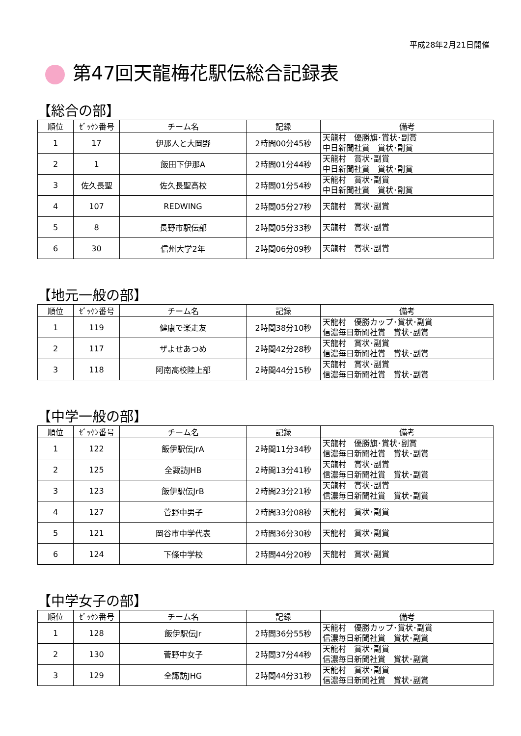平成28年2月21日開催
第47回天龍梅花駅伝総合記録表
【総合の部】
| 順位 | ｾﾞｯｹﾝ番号 | チーム名 | 記録 | 備考 |
| --- | --- | --- | --- | --- |
| 1 | 17 | 伊那人と大岡野 | 2時間00分45秒 | 天龍村 優勝旗･賞状･副賞 中日新聞社賞 賞状･副賞 |
| 2 | 1 | 飯田下伊那A | 2時間01分44秒 | 天龍村 賞状･副賞 中日新聞社賞 賞状･副賞 |
| 3 | 佐久長聖 | 佐久長聖高校 | 2時間01分54秒 | 天龍村 賞状･副賞 中日新聞社賞 賞状･副賞 |
| 4 | 107 | REDWING | 2時間05分27秒 | 天龍村 賞状･副賞 |
| 5 | 8 | 長野市駅伝部 | 2時間05分33秒 | 天龍村 賞状･副賞 |
| 6 | 30 | 信州大学2年 | 2時間06分09秒 | 天龍村 賞状･副賞 |
【地元一般の部】
| 順位 | ｾﾞｯｹﾝ番号 | チーム名 | 記録 | 備考 |
| --- | --- | --- | --- | --- |
| 1 | 119 | 健康で楽走友 | 2時間38分10秒 | 天龍村 優勝カップ･賞状･副賞 信濃毎日新聞社賞 賞状･副賞 |
| 2 | 117 | ザよせあつめ | 2時間42分28秒 | 天龍村 賞状･副賞 信濃毎日新聞社賞 賞状･副賞 |
| 3 | 118 | 阿南高校陸上部 | 2時間44分15秒 | 天龍村 賞状･副賞 信濃毎日新聞社賞 賞状･副賞 |
【中学一般の部】
| 順位 | ｾﾞｯｹﾝ番号 | チーム名 | 記録 | 備考 |
| --- | --- | --- | --- | --- |
| 1 | 122 | 飯伊駅伝JrA | 2時間11分34秒 | 天龍村 優勝旗･賞状･副賞 信濃毎日新聞社賞 賞状･副賞 |
| 2 | 125 | 全諏訪JHB | 2時間13分41秒 | 天龍村 賞状･副賞 信濃毎日新聞社賞 賞状･副賞 |
| 3 | 123 | 飯伊駅伝JrB | 2時間23分21秒 | 天龍村 賞状･副賞 信濃毎日新聞社賞 賞状･副賞 |
| 4 | 127 | 菅野中男子 | 2時間33分08秒 | 天龍村 賞状･副賞 |
| 5 | 121 | 岡谷市中学代表 | 2時間36分30秒 | 天龍村 賞状･副賞 |
| 6 | 124 | 下條中学校 | 2時間44分20秒 | 天龍村 賞状･副賞 |
【中学女子の部】
| 順位 | ｾﾞｯｹﾝ番号 | チーム名 | 記録 | 備考 |
| --- | --- | --- | --- | --- |
| 1 | 128 | 飯伊駅伝Jr | 2時間36分55秒 | 天龍村 優勝カップ･賞状･副賞 信濃毎日新聞社賞 賞状･副賞 |
| 2 | 130 | 菅野中女子 | 2時間37分44秒 | 天龍村 賞状･副賞 信濃毎日新聞社賞 賞状･副賞 |
| 3 | 129 | 全諏訪JHG | 2時間44分31秒 | 天龍村 賞状･副賞 信濃毎日新聞社賞 賞状･副賞 |